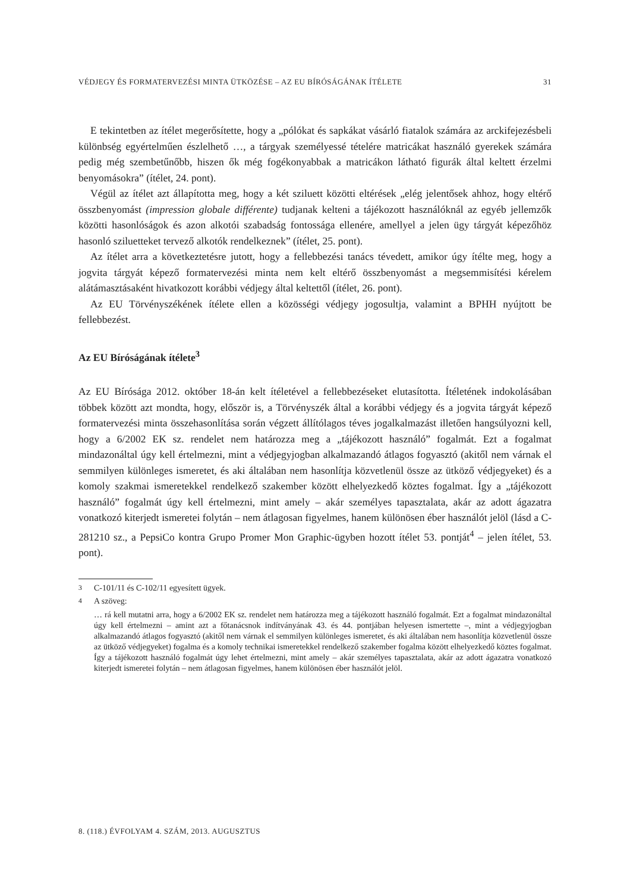VÉDJEGY ÉS FORMATERVEZÉSI MINTA ÜTKÖZÉSE – AZ EU BÍRÓSÁGÁNAK ÍTÉLETE 31
E tekintetben az ítélet megerősítette, hogy a „pólókat és sapkákat vásárló fiatalok számára az arckifejezésbeli különbség egyértelműen észlelhető …, a tárgyak személyessé tételére matricákat használó gyerekek számára pedig még szembetűnőbb, hiszen ők még fogékonyabbak a matricákon látható figurák által keltett érzelmi benyomásokra” (ítélet, 24. pont).
Végül az ítélet azt állapította meg, hogy a két sziluett közötti eltérések „elég jelentősek ahhoz, hogy eltérő összbenyomást (impression globale différente) tudjanak kelteni a tájékozott használóknál az egyéb jellemzők közötti hasonlóságok és azon alkotói szabadság fontossága ellenére, amellyel a jelen ügy tárgyát képezőhöz hasonló sziluetteket tervező alkotók rendelkeznek” (ítélet, 25. pont).
Az ítélet arra a következtetésre jutott, hogy a fellebbezési tanács tévedett, amikor úgy ítélte meg, hogy a jogvita tárgyát képező formatervezési minta nem kelt eltérő összbenyomást a megsemmisítési kérelem alátámasztásaként hivatkozott korábbi védjegy által keltettől (ítélet, 26. pont).
Az EU Törvényszékének ítélete ellen a közösségi védjegy jogosultja, valamint a BPHH nyújtott be fellebbezést.
Az EU Bíróságának ítélete<sup>3</sup>
Az EU Bírósága 2012. október 18-án kelt ítéletével a fellebbezéseket elutasította. Ítéletének indokolásában többek között azt mondta, hogy, először is, a Törvényszék által a korábbi védjegy és a jogvita tárgyát képező formatervezési minta összehasonlítása során végzett állítólagos téves jogalkalmazást illetően hangsúlyozni kell, hogy a 6/2002 EK sz. rendelet nem határozza meg a „tájékozott használó” fogalmát. Ezt a fogalmat mindazonáltal úgy kell értelmezni, mint a védjegyjogban alkalmazandó átlagos fogyasztó (akitől nem várnak el semmilyen különleges ismeretet, és aki általában nem hasonlítja közvetlenül össze az ütköző védjegyeket) és a komoly szakmai ismeretekkel rendelkező szakember között elhelyezkedő köztes fogalmat. Így a „tájékozott használó” fogalmát úgy kell értelmezni, mint amely – akár személyes tapasztalata, akár az adott ágazatra vonatkozó kiterjedt ismeretei folytán – nem átlagosan figyelmes, hanem különösen éber használót jelöl (lásd a C-281210 sz., a PepsiCo kontra Grupo Promer Mon Graphic-ügyben hozott ítélet 53. pontját<sup>4</sup> – jelen ítélet, 53. pont).
<sup>3</sup> C-101/11 és C-102/11 egyesített ügyek.
<sup>4</sup> A szöveg:
… rá kell mutatni arra, hogy a 6/2002 EK sz. rendelet nem határozza meg a tájékozott használó fogalmát. Ezt a fogalmat mindazonáltal úgy kell értelmezni – amint azt a főtanácsnok indítványának 43. és 44. pontjában helyesen ismertette –, mint a védjegyjogban alkalmazandó átlagos fogyasztó (akitől nem várnak el semmilyen különleges ismeretet, és aki általában nem hasonlítja közvetlenül össze az ütköző védjegyeket) fogalma és a komoly technikai ismeretekkel rendelkező szakember fogalma között elhelyezkedő köztes fogalmat. Így a tájékozott használó fogalmát úgy lehet értelmezni, mint amely – akár személyes tapasztalata, akár az adott ágazatra vonatkozó kiterjedt ismeretei folytán – nem átlagosan figyelmes, hanem különösen éber használót jelöl.
8. (118.) ÉVFOLYAM 4. SZÁM, 2013. AUGUSZTUS